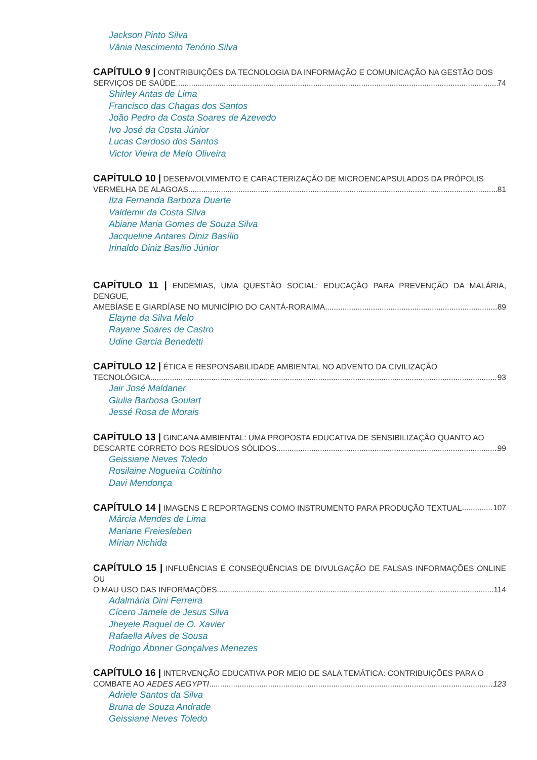Jackson Pinto Silva
Vânia Nascimento Tenório Silva
CAPÍTULO 9 | CONTRIBUIÇÕES DA TECNOLOGIA DA INFORMAÇÃO E COMUNICAÇÃO NA GESTÃO DOS
SERVIÇOS DE SAÚDE 74
Shirley Antas de Lima
Francisco das Chagas dos Santos
João Pedro da Costa Soares de Azevedo
Ivo José da Costa Júnior
Lucas Cardoso dos Santos
Victor Vieira de Melo Oliveira
CAPÍTULO 10 | DESENVOLVIMENTO E CARACTERIZAÇÃO DE MICROENCAPSULADOS DA PRÓPOLIS
VERMELHA DE ALAGOAS 81
Ilza Fernanda Barboza Duarte
Valdemir da Costa Silva
Abiane Maria Gomes de Souza Silva
Jacqueline Antares Diniz Basílio
Irinaldo Diniz Basílio Júnior
CAPÍTULO 11 | ENDEMIAS, UMA QUESTÃO SOCIAL: EDUCAÇÃO PARA PREVENÇÃO DA MALÁRIA, DENGUE,
AMEBÍASE E GIARDÍASE NO MUNICÍPIO DO CANTÁ-RORAIMA 89
Elayne da Silva Melo
Rayane Soares de Castro
Udine Garcia Benedetti
CAPÍTULO 12 | ÉTICA E RESPONSABILIDADE AMBIENTAL NO ADVENTO DA CIVILIZAÇÃO
TECNOLÓGICA 93
Jair José Maldaner
Giulia Barbosa Goulart
Jessé Rosa de Morais
CAPÍTULO 13 | GINCANA AMBIENTAL: UMA PROPOSTA EDUCATIVA DE SENSIBILIZAÇÃO QUANTO AO
DESCARTE CORRETO DOS RESÍDUOS SÓLIDOS 99
Geissiane Neves Toledo
Rosilaine Nogueira Coitinho
Davi Mendonça
CAPÍTULO 14 | IMAGENS E REPORTAGENS COMO INSTRUMENTO PARA PRODUÇÃO TEXTUAL 107
Márcia Mendes de Lima
Mariane Freiesleben
Mírian Nichida
CAPÍTULO 15 | INFLUÊNCIAS E CONSEQUÊNCIAS DE DIVULGAÇÃO DE FALSAS INFORMAÇÕES ONLINE OU
O MAU USO DAS INFORMAÇÕES 114
Adalmária Dini Ferreira
Cícero Jamele de Jesus Silva
Jheyele Raquel de O. Xavier
Rafaella Alves de Sousa
Rodrigo Ábnner Gonçalves Menezes
CAPÍTULO 16 | INTERVENÇÃO EDUCATIVA POR MEIO DE SALA TEMÁTICA: CONTRIBUIÇÕES PARA O
COMBATE AO AEDES AEGYPTI 123
Adriele Santos da Silva
Bruna de Souza Andrade
Geissiane Neves Toledo